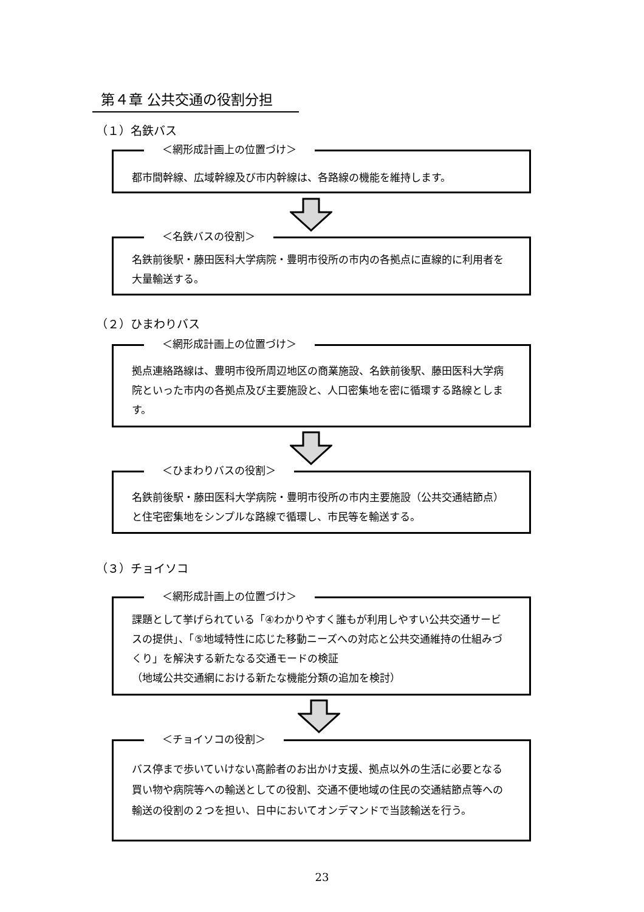第４章 公共交通の役割分担
（１）名鉄バス
＜網形成計画上の位置づけ＞
都市間幹線、広域幹線及び市内幹線は、各路線の機能を維持します。
＜名鉄バスの役割＞
名鉄前後駅・藤田医科大学病院・豊明市役所の市内の各拠点に直線的に利用者を大量輸送する。
（２）ひまわりバス
＜網形成計画上の位置づけ＞
拠点連絡路線は、豊明市役所周辺地区の商業施設、名鉄前後駅、藤田医科大学病院といった市内の各拠点及び主要施設と、人口密集地を密に循環する路線とします。
＜ひまわりバスの役割＞
名鉄前後駅・藤田医科大学病院・豊明市役所の市内主要施設（公共交通結節点）と住宅密集地をシンプルな路線で循環し、市民等を輸送する。
（３）チョイソコ
＜網形成計画上の位置づけ＞
課題として挙げられている「④わかりやすく誰もが利用しやすい公共交通サービスの提供」、「⑤地域特性に応じた移動ニーズへの対応と公共交通維持の仕組みづくり」を解決する新たなる交通モードの検証
（地域公共交通網における新たな機能分類の追加を検討）
＜チョイソコの役割＞
バス停まで歩いていけない高齢者のお出かけ支援、拠点以外の生活に必要となる買い物や病院等への輸送としての役割、交通不便地域の住民の交通結節点等への輸送の役割の２つを担い、日中においてオンデマンドで当該輸送を行う。
23